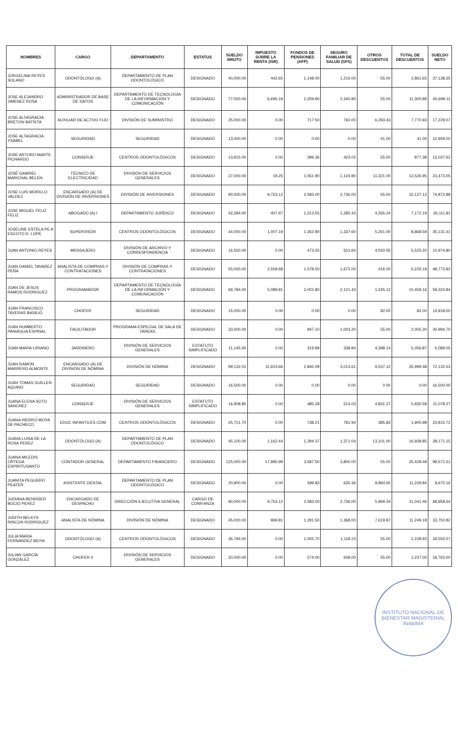| NOMBRES | CARGO | DEPARTAMENTO | ESTATUS | SUELDO BRUTO | IMPUESTO SOBRE LA RENTA (ISR) | FONDOS DE PENSIONES (AFP) | SEGURO FAMILIAR DE SALUD (SFS) | OTROS DESCUENTOS | TOTAL DE DESCUENTOS | SUELDO NETO |
| --- | --- | --- | --- | --- | --- | --- | --- | --- | --- | --- |
| JORGELINA REYES SOLANO | ODONTÓLOGO (A) | DEPARTAMENTO DE PLAN ODONTOLÓGICO | DESIGNADO | 40,000.00 | 442.65 | 1,148.00 | 1,216.00 | 55.00 | 2,861.65 | 37,138.35 |
| JOSE ALEJANDRO JIMENEZ ROSA | ADMINISTRADOR DE BASE DE DATOS | DEPARTAMENTO DE TECNOLOGÍA DE LA INFORMACIÓN Y COMUNICACIÓN | DESIGNADO | 77,000.00 | 6,695.19 | 2,209.90 | 2,340.80 | 55.00 | 11,300.89 | 65,699.11 |
| JOSE ALTAGRACIA BRETON BATISTA | AUXILIAR DE ACTIVO FIJO | DIVISIÓN DE SUMINISTRO | DESIGNADO | 25,000.00 | 0.00 | 717.50 | 760.00 | 6,293.43 | 7,770.93 | 17,229.07 |
| JOSE ALTAGRACIA YSABEL | SEGURIDAD | SEGURIDAD | DESIGNADO | 13,000.00 | 0.00 | 0.00 | 0.00 | 41.00 | 41.00 | 12,959.00 |
| JOSE ARTURO MARTE PICHARDO | CONSERJE | CENTROS ODONTOLÓGICOS | DESIGNADO | 13,915.00 | 0.00 | 399.36 | 423.02 | 55.00 | 877.38 | 13,037.62 |
| JOSÉ GABRIEL MARICHAL BELÉN | TÉCNICO DE ELECTRICIDAD | DIVISIÓN DE SERVICIOS GENERALES | DESIGNADO | 37,000.00 | 19.25 | 1,061.90 | 1,124.80 | 11,321.00 | 13,526.95 | 23,473.05 |
| JOSE LUIS MORILLO VALDEZ | ENCARGADO (A) DE DIVISIÓN DE INVERSIONES | DIVISIÓN DE INVERSIONES | DESIGNADO | 90,000.00 | 9,753.12 | 2,583.00 | 2,736.00 | 55.00 | 15,127.12 | 74,872.88 |
| JOSE MIGUEL FELIZ FELIZ | ABOGADO (A) I | DEPARTAMENTO JURÍDICO | DESIGNADO | 42,284.00 | 407.97 | 1,213.55 | 1,285.43 | 4,265.24 | 7,172.19 | 35,111.81 |
| JOSELINE ESTELA PE A ESCOTO D. LOPE | SUPERVISOR | CENTROS ODONTOLÓGICOS | DESIGNADO | 44,000.00 | 1,007.19 | 1,262.80 | 1,337.60 | 5,261.00 | 8,868.59 | 35,131.41 |
| JUAN ANTONIO REYES | MENSAJERO | DIVISIÓN DE ARCHIVO Y CORRESPONDENCIA | DESIGNADO | 16,500.00 | 0.00 | 473.55 | 501.60 | 4,550.05 | 5,525.20 | 10,974.80 |
| JUAN DANIEL TAVAREZ PEÑA | ANALISTA DE COMPRAS Y CONTRATACIONES | DIVISIÓN DE COMPRAS Y CONTRATACIONES | DESIGNADO | 55,000.00 | 2,559.68 | 1,578.50 | 1,672.00 | 416.00 | 6,226.18 | 48,773.82 |
| JUAN DE JESUS RAMOS RODRIGUEZ | PROGRAMADOR | DEPARTAMENTO DE TECNOLOGÍA DE LA INFORMACIÓN Y COMUNICACIÓN | DESIGNADO | 69,784.00 | 5,089.81 | 2,002.80 | 2,121.43 | 1,245.12 | 10,459.16 | 59,324.84 |
| JUAN FRANCISCO TAVERAS BASILIO | CHOFER | SEGURIDAD | DESIGNADO | 15,000.00 | 0.00 | 0.00 | 0.00 | 82.00 | 82.00 | 14,918.00 |
| JUAN HUMBERTO PANIAGUA ESPINAL | FACILITADOR | PROGRAMA ESPECIAL DE SALA DE TAREAS | DESIGNADO | 33,000.00 | 0.00 | 947.10 | 1,003.20 | 55.00 | 2,005.30 | 30,994.70 |
| JUAN MARIA LIRIANO | JARDINERO | DIVISIÓN DE SERVICIOS GENERALES | ESTATUTO SIMPLIFICADO | 11,145.92 | 0.00 | 319.89 | 338.84 | 4,398.14 | 5,056.87 | 6,089.05 |
| JUAN RAMON MARRERO ALMONTE | ENCARGADO (A) DE DIVISIÓN DE NÓMINA | DIVISIÓN DE NÓMINA | DESIGNADO | 99,132.01 | 11,603.66 | 2,845.09 | 3,013.61 | 9,537.12 | 26,999.48 | 72,132.53 |
| JUAN TOMAS GUILLEN AQUINO | SEGURIDAD | SEGURIDAD | DESIGNADO | 16,500.00 | 0.00 | 0.00 | 0.00 | 0.00 | 0.00 | 16,500.00 |
| JUANA ELENA SOTO SANCHEZ | CONSERJE | DIVISIÓN DE SERVICIOS GENERALES | ESTATUTO SIMPLIFICADO | 16,908.85 | 0.00 | 485.28 | 514.03 | 4,831.27 | 5,830.58 | 11,078.27 |
| JUANA HIERRO MOYA DE PACHECO | EDUC INFANTILES COM | CENTROS ODONTOLÓGICOS | DESIGNADO | 25,721.70 | 0.00 | 738.21 | 781.94 | 385.83 | 1,905.98 | 23,815.72 |
| JUANA LUISA DE LA ROSA PEREZ | ODONTÓLOGO (A) | DEPARTAMENTO DE PLAN ODONTOLÓGICO | DESIGNADO | 45,100.00 | 1,162.44 | 1,294.37 | 1,371.04 | 13,101.00 | 16,928.85 | 28,171.15 |
| JUANA MILEDIS ORTEGA ESPIRITUSANTO | CONTADOR GENERAL | DEPARTAMENTO FINANCIERO | DESIGNADO | 125,000.00 | 17,985.99 | 3,587.50 | 3,800.00 | 55.00 | 25,428.49 | 99,571.51 |
| JUANITA PEGUERO PEATER | ASISTENTE DENTAL | DEPARTAMENTO DE PLAN ODONTOLÓGICO | DESIGNADO | 20,900.00 | 0.00 | 599.83 | 635.36 | 9,994.65 | 11,229.84 | 9,670.16 |
| JUDIANA BENISSER BOCIO PEREZ | ENCARGADO DE DESPACHO | DIRECCIÓN EJECUTIVA GENERAL | CARGO DE CONFIANZA | 90,000.00 | 9,753.12 | 2,583.00 | 2,736.00 | 5,969.34 | 21,041.46 | 68,958.54 |
| JUDITH BELKYS RINCON RODRIGUEZ | ANALISTA DE NÓMINA | DIVISIÓN DE NÓMINA | DESIGNADO | 45,000.00 | 969.81 | 1,291.50 | 1,368.00 | 7,619.87 | 11,249.18 | 33,750.82 |
| JULIA MARIA FERNANDEZ MOYA | ODONTÓLOGO (A) | CENTROS ODONTOLÓGICOS | DESIGNADO | 36,784.00 | 0.00 | 1,055.70 | 1,118.23 | 55.00 | 2,228.93 | 34,555.07 |
| JULIAN GARCÍA GONZÁLEZ | CHOFER II | DIVISIÓN DE SERVICIOS GENERALES | DESIGNADO | 20,000.00 | 0.00 | 574.00 | 608.00 | 55.00 | 1,237.00 | 18,763.00 |
INSTITUTO NACIONAL DE BIENESTAR MAGISTERIAL
INABIMA